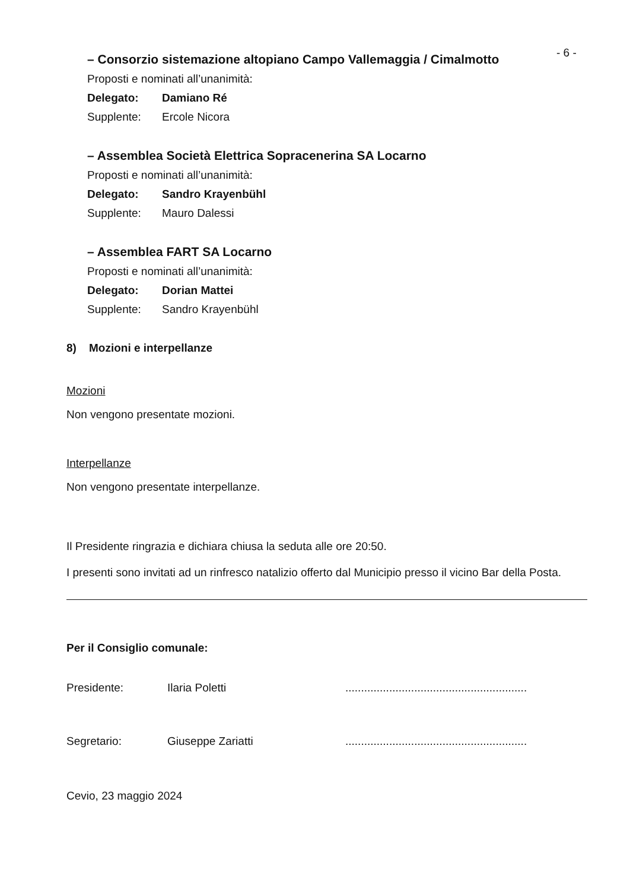- 6 -
– Consorzio sistemazione altopiano Campo Vallemaggia / Cimalmotto
Proposti e nominati all’unanimità:
Delegato: Damiano Ré
Supplente: Ercole Nicora
– Assemblea Società Elettrica Sopracenerina SA Locarno
Proposti e nominati all’unanimità:
Delegato: Sandro Krayenbühl
Supplente: Mauro Dalessi
– Assemblea FART SA Locarno
Proposti e nominati all’unanimità:
Delegato: Dorian Mattei
Supplente: Sandro Krayenbühl
8) Mozioni e interpellanze
Mozioni
Non vengono presentate mozioni.
Interpellanze
Non vengono presentate interpellanze.
Il Presidente ringrazia e dichiara chiusa la seduta alle ore 20:50.
I presenti sono invitati ad un rinfresco natalizio offerto dal Municipio presso il vicino Bar della Posta.
Per il Consiglio comunale:
Presidente: Ilaria Poletti..........................................................
Segretario: Giuseppe Zariatti..........................................................
Cevio, 23 maggio 2024